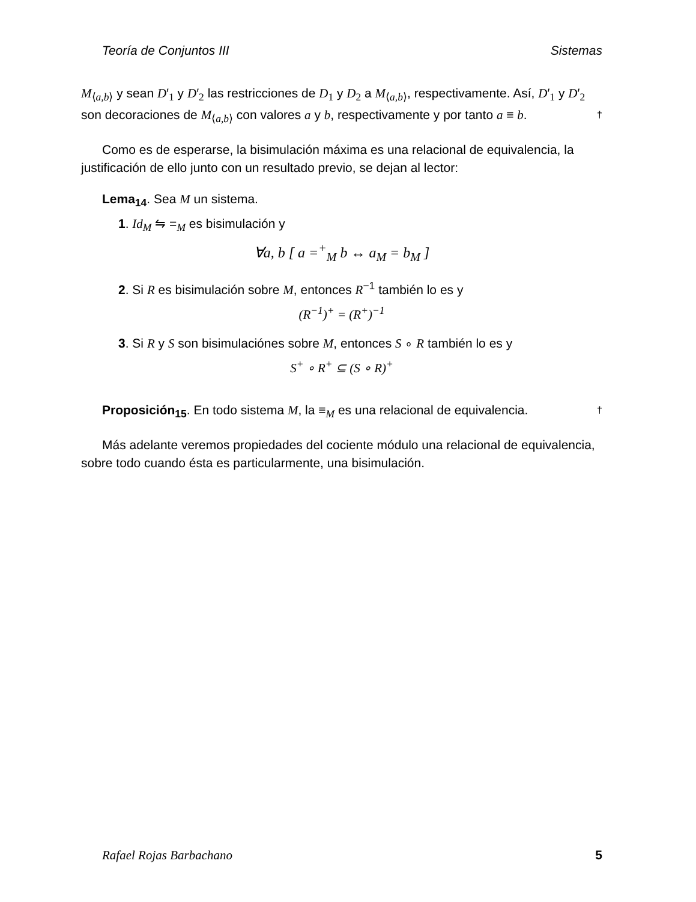Teoría de Conjuntos III Sistemas
M<sub>⟨a,b⟩</sub> y sean D′<sub>1</sub> y D′<sub>2</sub> las restricciones de D<sub>1</sub> y D<sub>2</sub> a M<sub>⟨a,b⟩</sub>, respectivamente. Así, D′<sub>1</sub> y D′<sub>2</sub> son decoraciones de M<sub>⟨a,b⟩</sub> con valores a y b, respectivamente y por tanto a ≡ b. †
Como es de esperarse, la bisimulación máxima es una relacional de equivalencia, la justificación de ello junto con un resultado previo, se dejan al lector:
Lema<sub>14</sub>. Sea M un sistema.
1. Id<sub>M</sub> ⇋ =<sub>M</sub> es bisimulación y
∀a, b [ a =<sup>+</sup><sub>M</sub> b ↔ a<sub>M</sub> = b<sub>M</sub> ]
2. Si R es bisimulación sobre M, entonces R<sup>−1</sup> también lo es y
(R<sup>−1</sup>)<sup>+</sup> = (R<sup>+</sup>)<sup>−1</sup>
3. Si R y S son bisimulaciónes sobre M, entonces S ∘ R también lo es y
S<sup>+</sup> ∘ R<sup>+</sup> ⊆ (S ∘ R)<sup>+</sup>
Proposición<sub>15</sub>. En todo sistema M, la ≡<sub>M</sub> es una relacional de equivalencia. †
Más adelante veremos propiedades del cociente módulo una relacional de equivalencia, sobre todo cuando ésta es particularmente, una bisimulación.
Rafael Rojas Barbachano 5